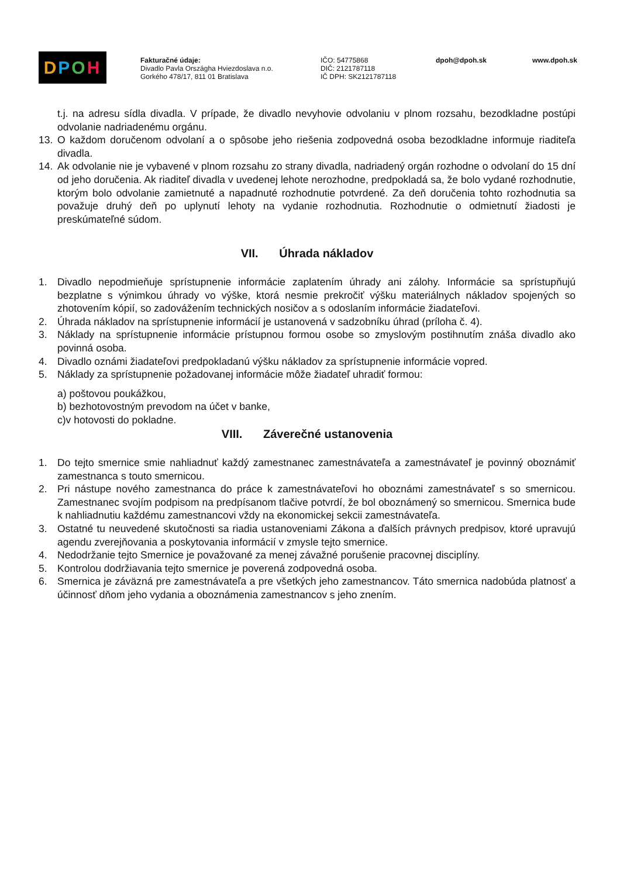DPOH
Fakturačné údaje:
Divadlo Pavla Országha Hviezdoslava n.o.
Gorkého 478/17, 811 01 Bratislava
IČO: 54775868
DIČ: 2121787118
IČ DPH: SK2121787118
dpoh@dpoh.sk www.dpoh.sk
t.j. na adresu sídla divadla. V prípade, že divadlo nevyhovie odvolaniu v plnom rozsahu, bezodkladne postúpi odvolanie nadriadenému orgánu.
13. O každom doručenom odvolaní a o spôsobe jeho riešenia zodpovedná osoba bezodkladne informuje riaditeľa divadla.
14. Ak odvolanie nie je vybavené v plnom rozsahu zo strany divadla, nadriadený orgán rozhodne o odvolaní do 15 dní od jeho doručenia. Ak riaditeľ divadla v uvedenej lehote nerozhodne, predpokladá sa, že bolo vydané rozhodnutie, ktorým bolo odvolanie zamietnuté a napadnuté rozhodnutie potvrdené. Za deň doručenia tohto rozhodnutia sa považuje druhý deň po uplynutí lehoty na vydanie rozhodnutia. Rozhodnutie o odmietnutí žiadosti je preskúmateľné súdom.
VII. Úhrada nákladov
1. Divadlo nepodmieňuje sprístupnenie informácie zaplatením úhrady ani zálohy. Informácie sa sprístupňujú bezplatne s výnimkou úhrady vo výške, ktorá nesmie prekročiť výšku materiálnych nákladov spojených so zhotovením kópií, so zadovážením technických nosičov a s odoslaním informácie žiadateľovi.
2. Úhrada nákladov na sprístupnenie informácií je ustanovená v sadzobníku úhrad (príloha č. 4).
3. Náklady na sprístupnenie informácie prístupnou formou osobe so zmyslovým postihnutím znáša divadlo ako povinná osoba.
4. Divadlo oznámi žiadateľovi predpokladanú výšku nákladov za sprístupnenie informácie vopred.
5. Náklady za sprístupnenie požadovanej informácie môže žiadateľ uhradiť formou:
a) poštovou poukážkou,
b) bezhotovostným prevodom na účet v banke,
c)v hotovosti do pokladne.
VIII. Záverečné ustanovenia
1. Do tejto smernice smie nahliadnuť každý zamestnanec zamestnávateľa a zamestnávateľ je povinný oboznámiť zamestnanca s touto smernicou.
2. Pri nástupe nového zamestnanca do práce k zamestnávateľovi ho oboznámi zamestnávateľ s so smernicou. Zamestnanec svojím podpisom na predpísanom tlačive potvrdí, že bol oboznámený so smernicou. Smernica bude k nahliadnutiu každému zamestnancovi vždy na ekonomickej sekcii zamestnávateľa.
3. Ostatné tu neuvedené skutočnosti sa riadia ustanoveniami Zákona a ďalších právnych predpisov, ktoré upravujú agendu zverejňovania a poskytovania informácií v zmysle tejto smernice.
4. Nedodržanie tejto Smernice je považované za menej závažné porušenie pracovnej disciplíny.
5. Kontrolou dodržiavania tejto smernice je poverená zodpovedná osoba.
6. Smernica je záväzná pre zamestnávateľa a pre všetkých jeho zamestnancov. Táto smernica nadobúda platnosť a účinnosť dňom jeho vydania a oboznámenia zamestnancov s jeho znením.